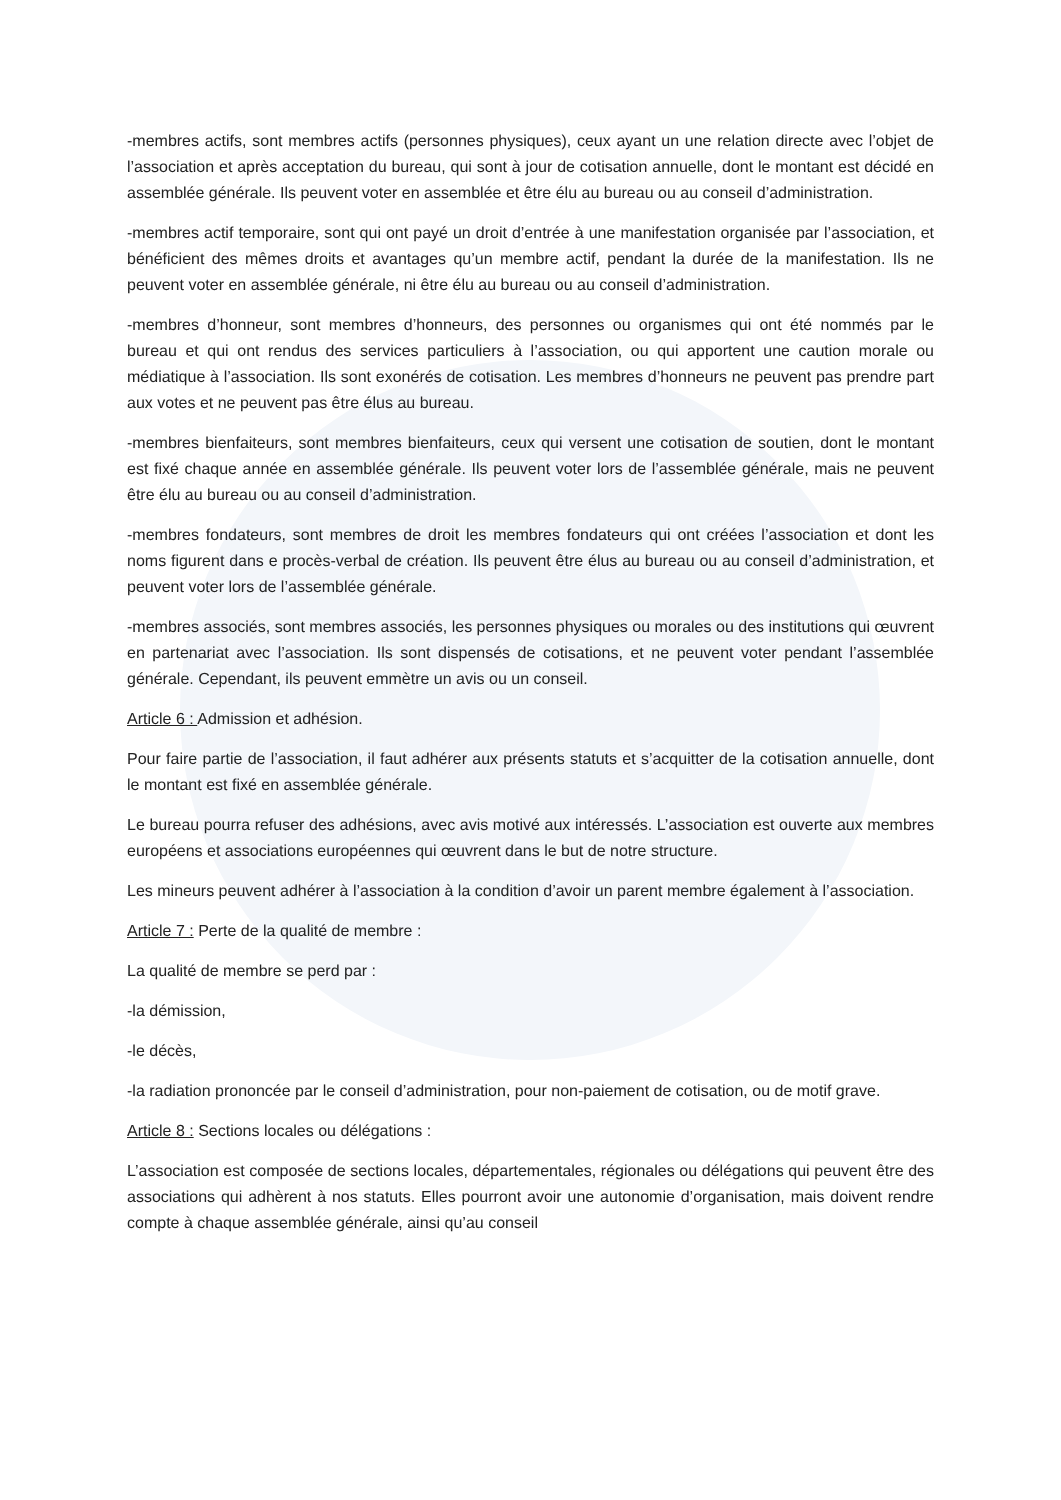-membres actifs, sont membres actifs (personnes physiques), ceux ayant un une relation directe avec l’objet de l’association et après acceptation du bureau, qui sont à jour de cotisation annuelle, dont le montant est décidé en assemblée générale. Ils peuvent voter en assemblée et être élu au bureau ou au conseil d’administration.
-membres actif temporaire, sont qui ont payé un droit d’entrée à une manifestation organisée par l’association, et bénéficient des mêmes droits et avantages qu’un membre actif, pendant la durée de la manifestation. Ils ne peuvent voter en assemblée générale, ni être élu au bureau ou au conseil d’administration.
-membres d’honneur, sont membres d’honneurs, des personnes ou organismes qui ont été nommés par le bureau et qui ont rendus des services particuliers à l’association, ou qui apportent une caution morale ou médiatique à l’association. Ils sont exonérés de cotisation. Les membres d’honneurs ne peuvent pas prendre part aux votes et ne peuvent pas être élus au bureau.
-membres bienfaiteurs, sont membres bienfaiteurs, ceux qui versent une cotisation de soutien, dont le montant est fixé chaque année en assemblée générale. Ils peuvent voter lors de l’assemblée générale, mais ne peuvent être élu au bureau ou au conseil d’administration.
-membres fondateurs, sont membres de droit les membres fondateurs qui ont créées l’association et dont les noms figurent dans e procès-verbal de création. Ils peuvent être élus au bureau ou au conseil d’administration, et peuvent voter lors de l’assemblée générale.
-membres associés, sont membres associés, les personnes physiques ou morales ou des institutions qui œuvrent en partenariat avec l’association. Ils sont dispensés de cotisations, et ne peuvent voter pendant l’assemblée générale. Cependant, ils peuvent emmètre un avis ou un conseil.
Article 6 : Admission et adhésion.
Pour faire partie de l’association, il faut adhérer aux présents statuts et s’acquitter de la cotisation annuelle, dont le montant est fixé en assemblée générale.
Le bureau pourra refuser des adhésions, avec avis motivé aux intéressés. L’association est ouverte aux membres européens et associations européennes qui œuvrent dans le but de notre structure.
Les mineurs peuvent adhérer à l’association à la condition d’avoir un parent membre également à l’association.
Article 7 : Perte de la qualité de membre :
La qualité de membre se perd par :
-la démission,
-le décès,
-la radiation prononcée par le conseil d’administration, pour non-paiement de cotisation, ou de motif grave.
Article 8 : Sections locales ou délégations :
L’association est composée de sections locales, départementales, régionales ou délégations qui peuvent être des associations qui adhèrent à nos statuts. Elles pourront avoir une autonomie d’organisation, mais doivent rendre compte à chaque assemblée générale, ainsi qu’au conseil